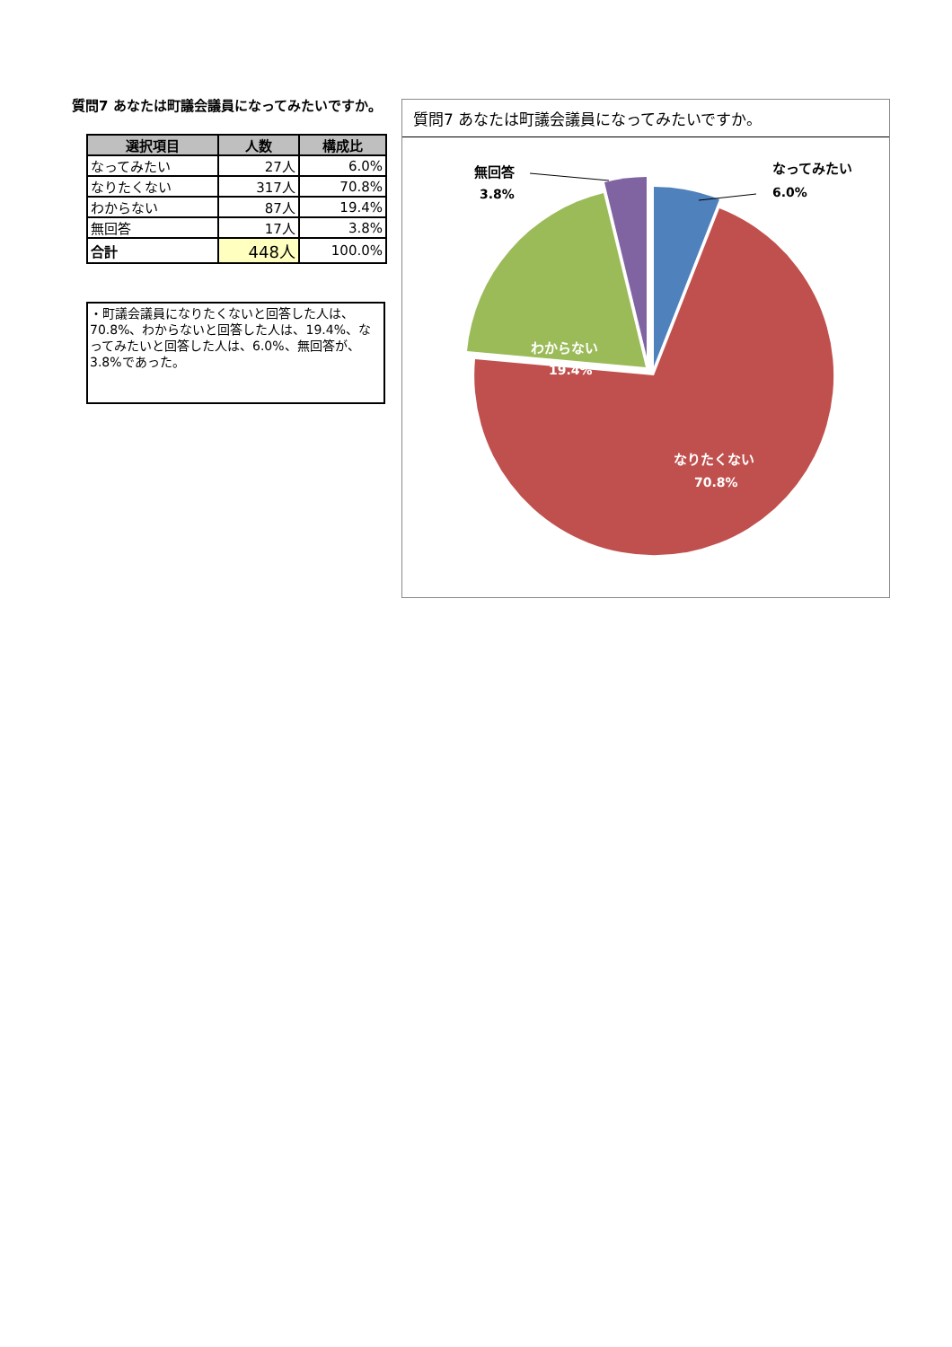質問7 あなたは町議会議員になってみたいですか。
| 選択項目 | 人数 | 構成比 |
| --- | --- | --- |
| なってみたい | 27人 | 6.0% |
| なりたくない | 317人 | 70.8% |
| わからない | 87人 | 19.4% |
| 無回答 | 17人 | 3.8% |
| 合計 | 448人 | 100.0% |
・町議会議員になりたくないと回答した人は、70.8%、わからないと回答した人は、19.4%、なってみたいと回答した人は、6.0%、無回答が、3.8%であった。
質問7 あなたは町議会議員になってみたいですか。
無回答
3.8%
なってみたい
6.0%
わからない
19.4%
なりたくない
70.8%